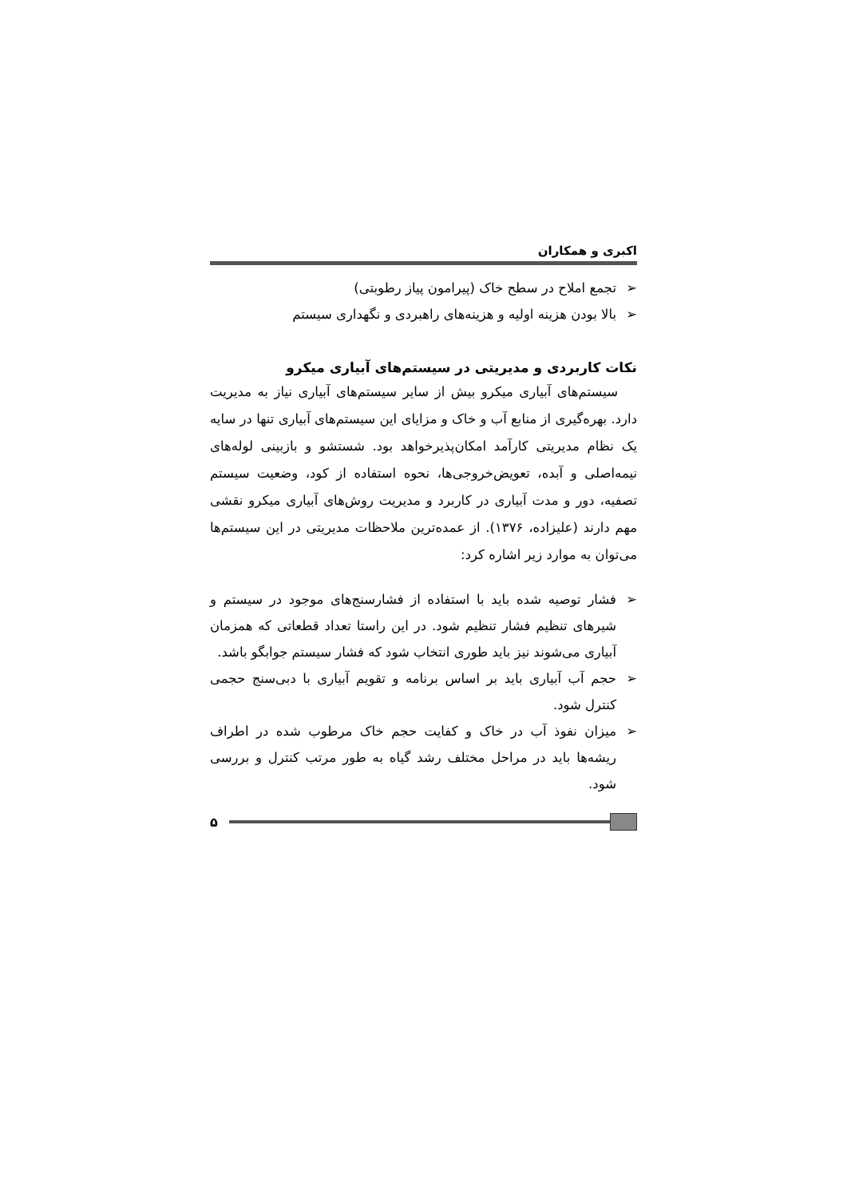اکبری و همکاران
➢ تجمع املاح در سطح خاک (پیرامون پیاز رطوبتی)
➢ بالا بودن هزینه اولیه و هزینه‌های راهبردی و نگهداری سیستم
نکات کاربردی و مدیریتی در سیستم‌های آبیاری میکرو
سیستم‌های آبیاری میکرو بیش از سایر سیستم‌های آبیاری نیاز به مدیریت دارد. بهره‌گیری از منابع آب و خاک و مزایای این سیستم‌های آبیاری تنها در سایه یک نظام مدیریتی کارآمد امکان‌پذیرخواهد بود. شستشو و بازبینی لوله‌های نیمه‌اصلی و آبده، تعویض‌خروجی‌ها، نحوه استفاده از کود، وضعیت سیستم تصفیه، دور و مدت آبیاری در کاربرد و مدیریت روش‌های آبیاری میکرو نقشی مهم دارند (علیزاده، ۱۳۷۶). از عمده‌ترین ملاحظات مدیریتی در این سیستم‌ها می‌توان به موارد زیر اشاره کرد:
➢ فشار توصیه شده باید با استفاده از فشارسنج‌های موجود در سیستم و شیرهای تنظیم فشار تنظیم شود. در این راستا تعداد قطعاتی که همزمان آبیاری می‌شوند نیز باید طوری انتخاب شود که فشار سیستم جوابگو باشد.
➢ حجم آب آبیاری باید بر اساس برنامه و تقویم آبیاری با دبی‌سنج حجمی کنترل شود.
➢ میزان نفوذ آب در خاک و کفایت حجم خاک مرطوب شده در اطراف ریشه‌ها باید در مراحل مختلف رشد گیاه به طور مرتب کنترل و بررسی شود.
۵